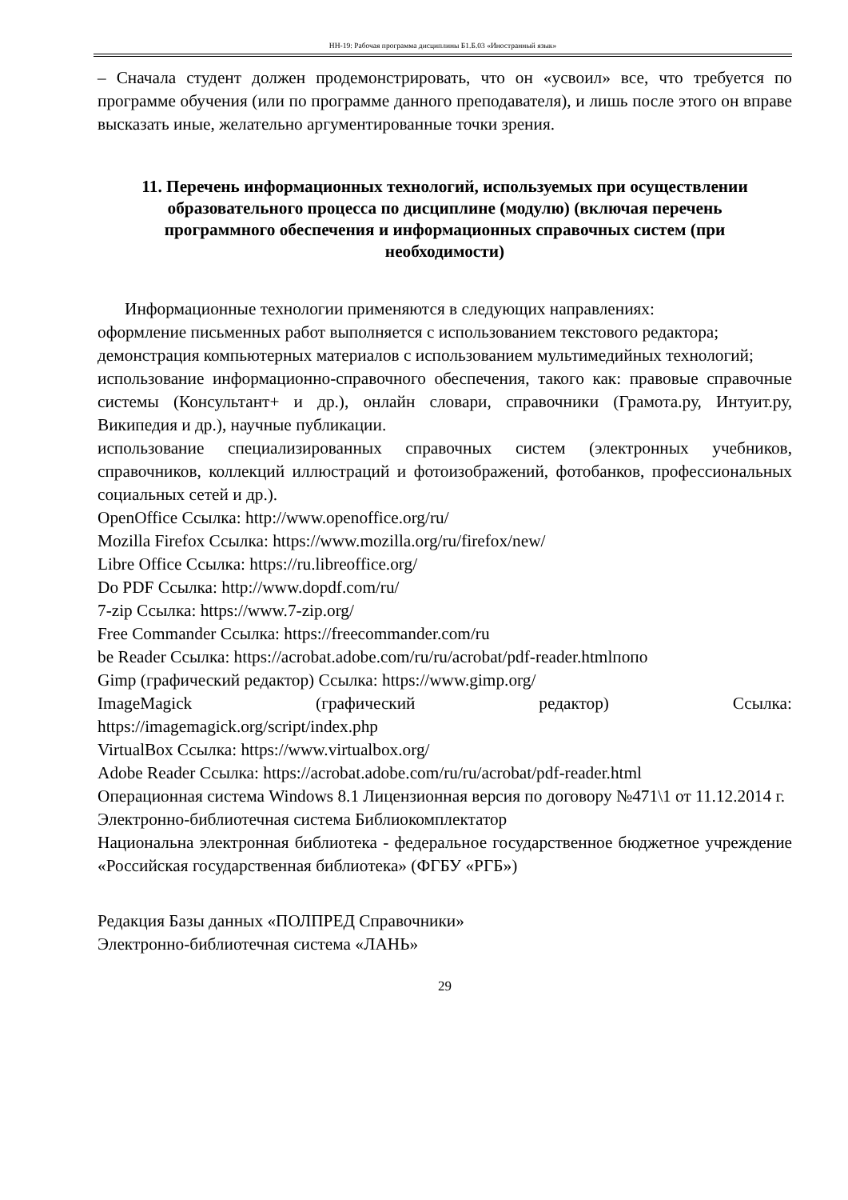НН-19: Рабочая программа дисциплины Б1.Б.03 «Иностранный язык»
– Сначала студент должен продемонстрировать, что он «усвоил» все, что требуется по программе обучения (или по программе данного преподавателя), и лишь после этого он вправе высказать иные, желательно аргументированные точки зрения.
11. Перечень информационных технологий, используемых при осуществлении образовательного процесса по дисциплине (модулю) (включая перечень программного обеспечения и информационных справочных систем (при необходимости)
Информационные технологии применяются в следующих направлениях:
оформление письменных работ выполняется с использованием текстового редактора;
демонстрация компьютерных материалов с использованием мультимедийных технологий;
использование информационно-справочного обеспечения, такого как: правовые справочные системы (Консультант+ и др.), онлайн словари, справочники (Грамота.ру, Интуит.ру, Википедия и др.), научные публикации.
использование специализированных справочных систем (электронных учебников, справочников, коллекций иллюстраций и фотоизображений, фотобанков, профессиональных социальных сетей и др.).
OpenOffice Ссылка: http://www.openoffice.org/ru/
Mozilla Firefox Ссылка: https://www.mozilla.org/ru/firefox/new/
Libre Office Ссылка: https://ru.libreoffice.org/
Do PDF Ссылка: http://www.dopdf.com/ru/
7-zip Ссылка: https://www.7-zip.org/
Free Commander Ссылка: https://freecommander.com/ru
be Reader Ссылка: https://acrobat.adobe.com/ru/ru/acrobat/pdf-reader.htmlпопо
Gimp (графический редактор) Ссылка: https://www.gimp.org/
ImageMagick (графический редактор) Ссылка:
https://imagemagick.org/script/index.php
VirtualBox Ссылка: https://www.virtualbox.org/
Adobe Reader Ссылка: https://acrobat.adobe.com/ru/ru/acrobat/pdf-reader.html
Операционная система Windows 8.1 Лицензионная версия по договору №471\1 от 11.12.2014 г.
Электронно-библиотечная система Библиокомплектатор
Национальна электронная библиотека - федеральное государственное бюджетное учреждение «Российская государственная библиотека» (ФГБУ «РГБ»)
Редакция Базы данных «ПОЛПРЕД Справочники»
Электронно-библиотечная система «ЛАНЬ»
29